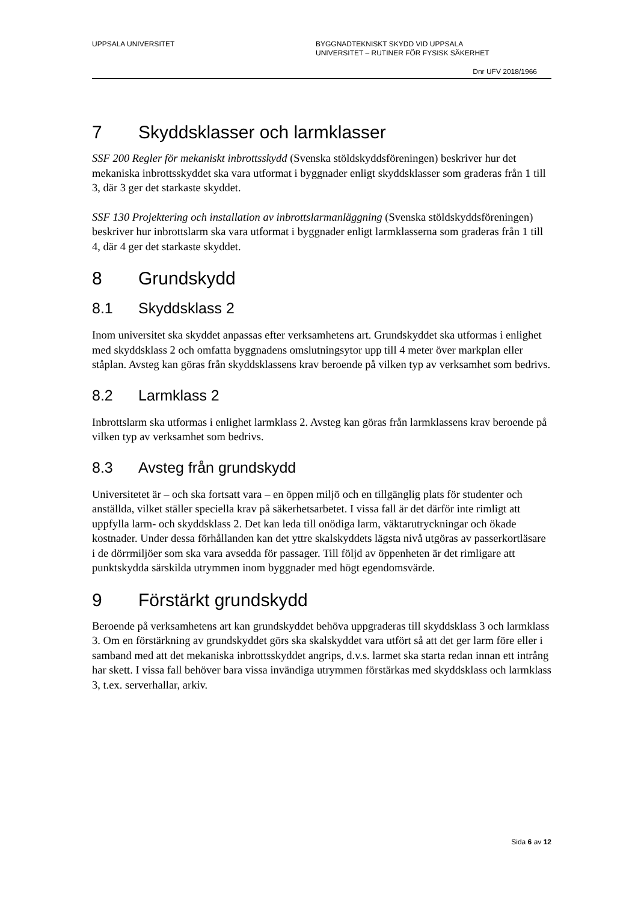UPPSALA UNIVERSITET BYGGNADTEKNISKT SKYDD VID UPPSALA
UNIVERSITET – RUTINER FÖR FYSISK SÄKERHET
Dnr UFV 2018/1966
7 Skyddsklasser och larmklasser
SSF 200 Regler för mekaniskt inbrottsskydd (Svenska stöldskyddsföreningen) beskriver hur det mekaniska inbrottsskyddet ska vara utformat i byggnader enligt skyddsklasser som graderas från 1 till 3, där 3 ger det starkaste skyddet.
SSF 130 Projektering och installation av inbrottslarmanläggning (Svenska stöldskyddsföreningen) beskriver hur inbrottslarm ska vara utformat i byggnader enligt larmklasserna som graderas från 1 till 4, där 4 ger det starkaste skyddet.
8 Grundskydd
8.1 Skyddsklass 2
Inom universitet ska skyddet anpassas efter verksamhetens art. Grundskyddet ska utformas i enlighet med skyddsklass 2 och omfatta byggnadens omslutningsytor upp till 4 meter över markplan eller ståplan. Avsteg kan göras från skyddsklassens krav beroende på vilken typ av verksamhet som bedrivs.
8.2 Larmklass 2
Inbrottslarm ska utformas i enlighet larmklass 2. Avsteg kan göras från larmklassens krav beroende på vilken typ av verksamhet som bedrivs.
8.3 Avsteg från grundskydd
Universitetet är – och ska fortsatt vara – en öppen miljö och en tillgänglig plats för studenter och anställda, vilket ställer speciella krav på säkerhetsarbetet. I vissa fall är det därför inte rimligt att uppfylla larm- och skyddsklass 2. Det kan leda till onödiga larm, väktarutryckningar och ökade kostnader. Under dessa förhållanden kan det yttre skalskyddets lägsta nivå utgöras av passerkortläsare i de dörrmiljöer som ska vara avsedda för passager. Till följd av öppenheten är det rimligare att punktskydda särskilda utrymmen inom byggnader med högt egendomsvärde.
9 Förstärkt grundskydd
Beroende på verksamhetens art kan grundskyddet behöva uppgraderas till skyddsklass 3 och larmklass 3. Om en förstärkning av grundskyddet görs ska skalskyddet vara utfört så att det ger larm före eller i samband med att det mekaniska inbrottsskyddet angrips, d.v.s. larmet ska starta redan innan ett intrång har skett. I vissa fall behöver bara vissa invändiga utrymmen förstärkas med skyddsklass och larmklass 3, t.ex. serverhallar, arkiv.
Sida 6 av 12